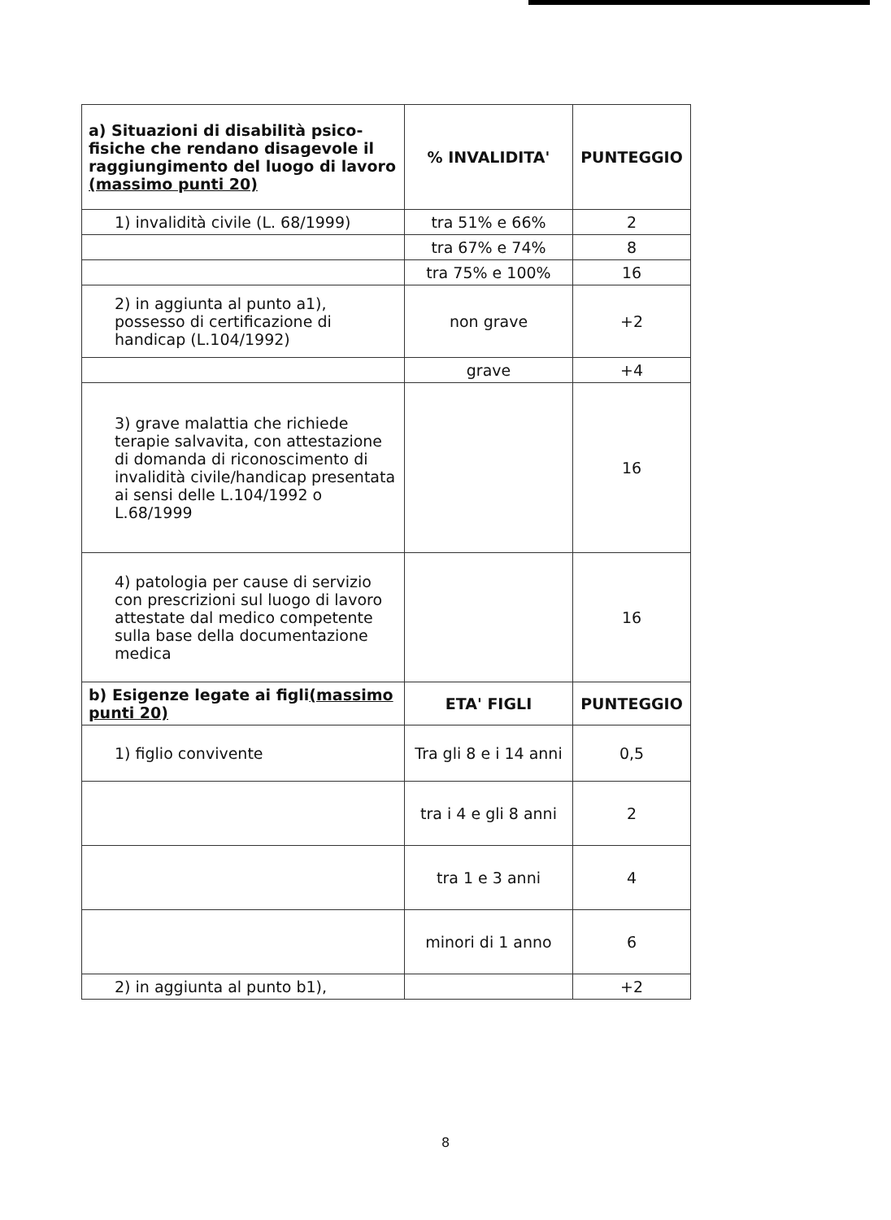| a) Situazioni di disabilità psico-fisiche che rendano disagevole il raggiungimento del luogo di lavoro (massimo punti 20) | % INVALIDITA' | PUNTEGGIO |
| 1) invalidità civile (L. 68/1999) | tra 51% e 66% | 2 |
| | tra 67% e 74% | 8 |
| | tra 75% e 100% | 16 |
| 2) in aggiunta al punto a1), possesso di certificazione di handicap (L.104/1992) | non grave | +2 |
| | grave | +4 |
| 3) grave malattia che richiede terapie salvavita, con attestazione di domanda di riconoscimento di invalidità civile/handicap presentata ai sensi delle L.104/1992 o L.68/1999 | | 16 |
| 4) patologia per cause di servizio con prescrizioni sul luogo di lavoro attestate dal medico competente sulla base della documentazione medica | | 16 |
| b) Esigenze legate ai figli (massimo punti 20) | ETA' FIGLI | PUNTEGGIO |
| 1) figlio convivente | Tra gli 8 e i 14 anni | 0,5 |
| | tra i 4 e gli 8 anni | 2 |
| | tra 1 e 3 anni | 4 |
| | minori di 1 anno | 6 |
| 2) in aggiunta al punto b1), | | +2 |
8